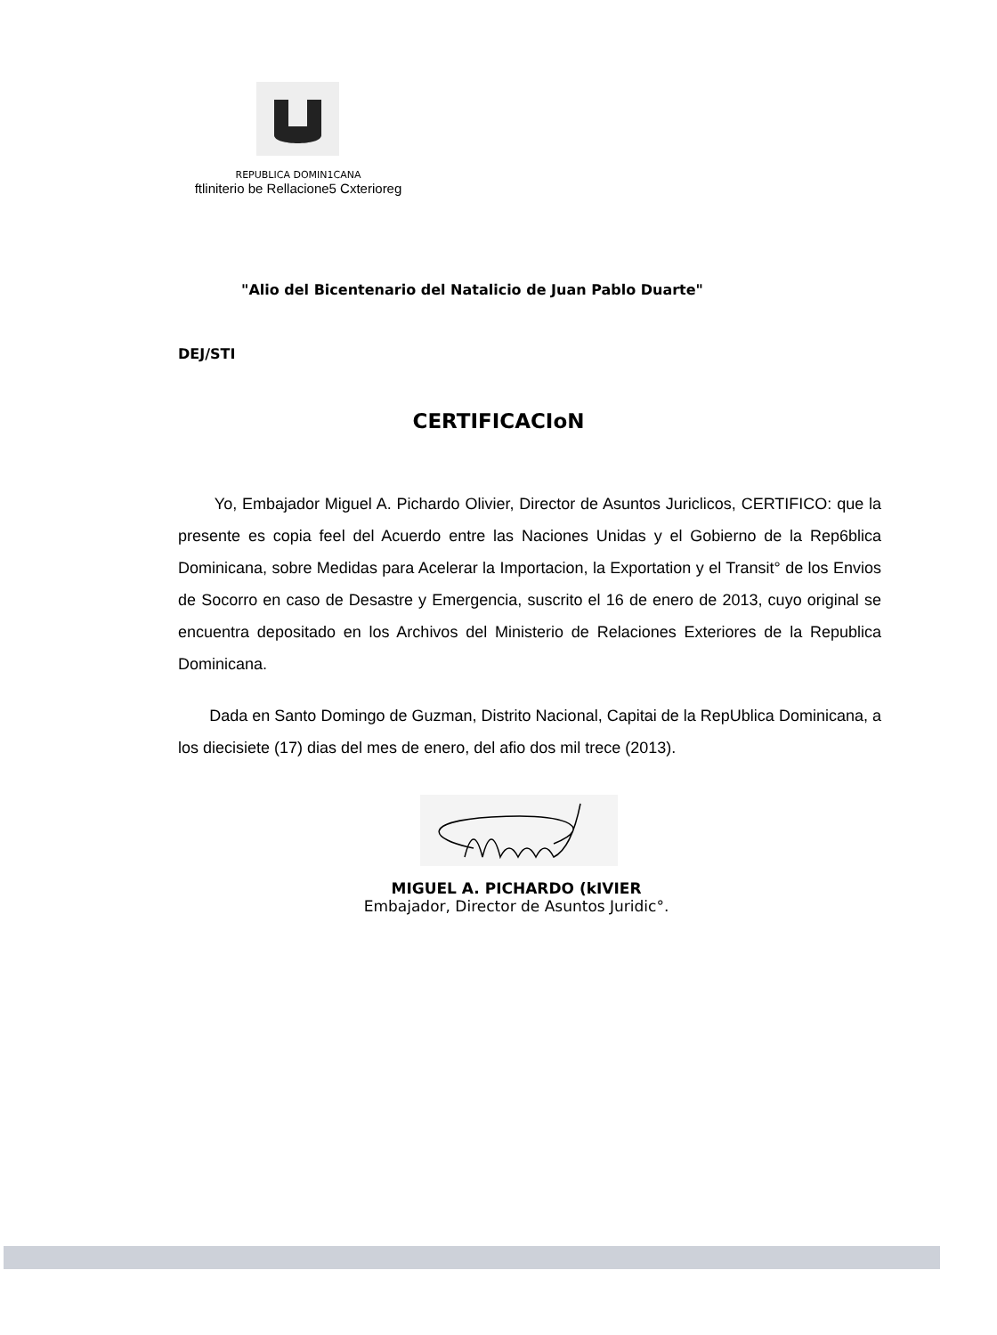REPUBLICA DOMIN1CANA
ftliniterio be Rellacione5 Cxterioreg
"Alio del Bicentenario del Natalicio de Juan Pablo Duarte"
DEJ/STI
CERTIFICACIoN
Yo, Embajador Miguel A. Pichardo Olivier, Director de Asuntos Juriclicos, CERTIFICO: que la presente es copia feel del Acuerdo entre las Naciones Unidas y el Gobierno de la Rep6blica Dominicana, sobre Medidas para Acelerar la Importacion, la Exportation y el Transit° de los Envios de Socorro en caso de Desastre y Emergencia, suscrito el 16 de enero de 2013, cuyo original se encuentra depositado en los Archivos del Ministerio de Relaciones Exteriores de la Republica Dominicana.
Dada en Santo Domingo de Guzman, Distrito Nacional, Capitai de la RepUblica Dominicana, a los diecisiete (17) dias del mes de enero, del afio dos mil trece (2013).
MIGUEL A. PICHARDO (kIVIER
Embajador, Director de Asuntos Juridic°.